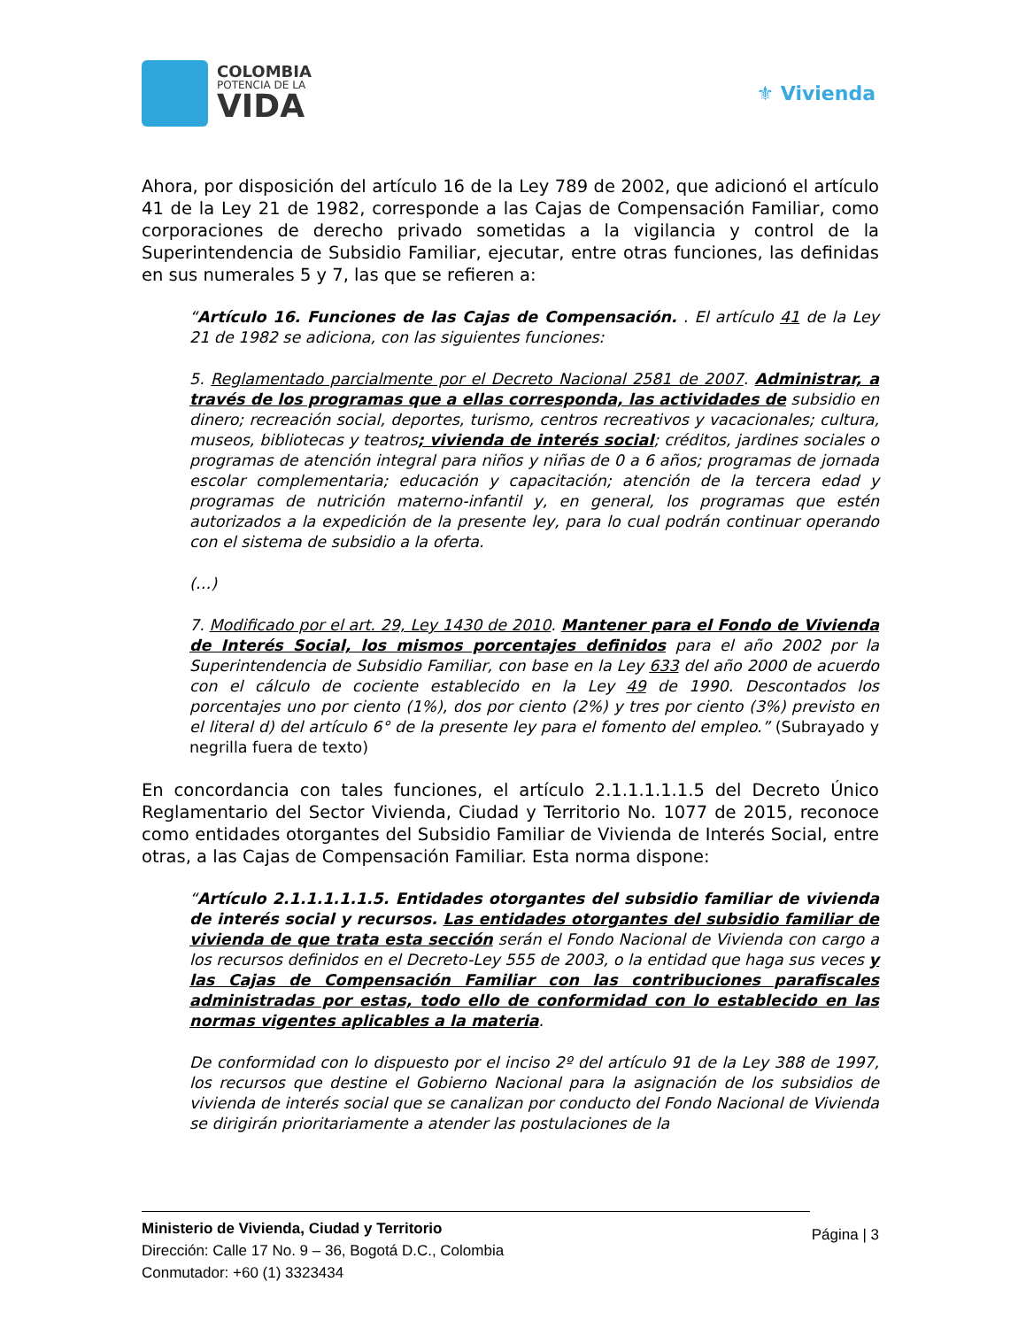COLOMBIA
POTENCIA DE LA
VIDA
⚜ Vivienda
Ahora, por disposición del artículo 16 de la Ley 789 de 2002, que adicionó el artículo 41 de la Ley 21 de 1982, corresponde a las Cajas de Compensación Familiar, como corporaciones de derecho privado sometidas a la vigilancia y control de la Superintendencia de Subsidio Familiar, ejecutar, entre otras funciones, las definidas en sus numerales 5 y 7, las que se refieren a:
“Artículo 16. Funciones de las Cajas de Compensación. . El artículo 41 de la Ley 21 de 1982 se adiciona, con las siguientes funciones:
5. Reglamentado parcialmente por el Decreto Nacional 2581 de 2007. Administrar, a través de los programas que a ellas corresponda, las actividades de subsidio en dinero; recreación social, deportes, turismo, centros recreativos y vacacionales; cultura, museos, bibliotecas y teatros; vivienda de interés social; créditos, jardines sociales o programas de atención integral para niños y niñas de 0 a 6 años; programas de jornada escolar complementaria; educación y capacitación; atención de la tercera edad y programas de nutrición materno-infantil y, en general, los programas que estén autorizados a la expedición de la presente ley, para lo cual podrán continuar operando con el sistema de subsidio a la oferta.
(…)
7. Modificado por el art. 29, Ley 1430 de 2010. Mantener para el Fondo de Vivienda de Interés Social, los mismos porcentajes definidos para el año 2002 por la Superintendencia de Subsidio Familiar, con base en la Ley 633 del año 2000 de acuerdo con el cálculo de cociente establecido en la Ley 49 de 1990. Descontados los porcentajes uno por ciento (1%), dos por ciento (2%) y tres por ciento (3%) previsto en el literal d) del artículo 6° de la presente ley para el fomento del empleo.” (Subrayado y negrilla fuera de texto)
En concordancia con tales funciones, el artículo 2.1.1.1.1.1.5 del Decreto Único Reglamentario del Sector Vivienda, Ciudad y Territorio No. 1077 de 2015, reconoce como entidades otorgantes del Subsidio Familiar de Vivienda de Interés Social, entre otras, a las Cajas de Compensación Familiar. Esta norma dispone:
“Artículo 2.1.1.1.1.1.5. Entidades otorgantes del subsidio familiar de vivienda de interés social y recursos. Las entidades otorgantes del subsidio familiar de vivienda de que trata esta sección serán el Fondo Nacional de Vivienda con cargo a los recursos definidos en el Decreto-Ley 555 de 2003, o la entidad que haga sus veces y las Cajas de Compensación Familiar con las contribuciones parafiscales administradas por estas, todo ello de conformidad con lo establecido en las normas vigentes aplicables a la materia.
De conformidad con lo dispuesto por el inciso 2º del artículo 91 de la Ley 388 de 1997, los recursos que destine el Gobierno Nacional para la asignación de los subsidios de vivienda de interés social que se canalizan por conducto del Fondo Nacional de Vivienda se dirigirán prioritariamente a atender las postulaciones de la
Ministerio de Vivienda, Ciudad y Territorio
Dirección: Calle 17 No. 9 – 36, Bogotá D.C., Colombia
Conmutador: +60 (1) 3323434
Página | 3